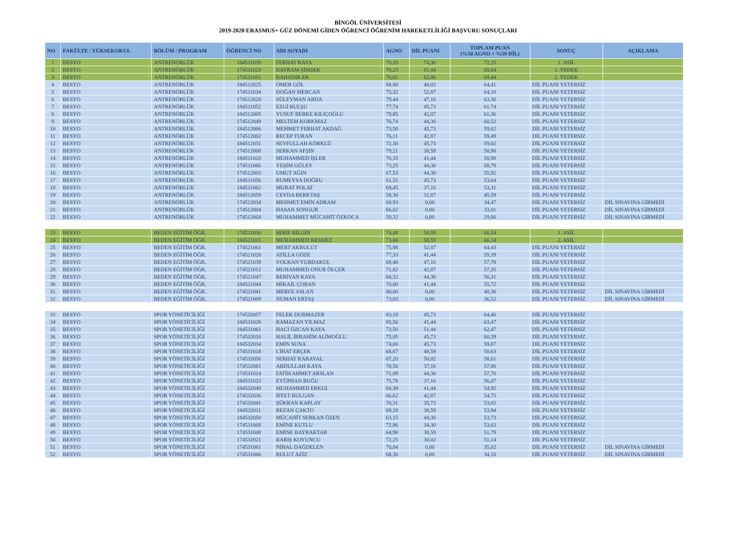BİNGÖL ÜNİVERSİTESİ
2019-2020 ERASMUS+ GÜZ DÖNEMİ GİDEN ÖĞRENCİ ÖĞRENİM HAREKETLİLİĞİ BAŞVURU SONUÇLARI
| NO | FAKÜLTE / YÜKSEKOKUL | BÖLÜM / PROGRAM | ÖĞRENCİ NO | ADI SOYADI | AGNO | DİL PUANI | TOPLAM PUAN (%50 AGNO + %50 DİL) | SONUÇ | AÇIKLAMA |
| --- | --- | --- | --- | --- | --- | --- | --- | --- | --- |
| 1 | BESYO | ANTRENÖRLÜK | 184511039 | FERHAT KAYA | 70,20 | 74,30 | 72,25 | 1. ASİL | |
| 2 | BESYO | ANTRENÖRLÜK | 174511023 | BAYRAM ŞİMŞEK | 78,23 | 61,44 | 69,84 | 1. YEDEK | |
| 3 | BESYO | ANTRENÖRLÜK | 174511051 | BAHADIR ER | 76,02 | 62,86 | 69,44 | 2. YEDEK | |
| 4 | BESYO | ANTRENÖRLÜK | 184512025 | ÖMER GÖL | 88,80 | 40,02 | 64,41 | DİL PUANI YETERSİZ | |
| 5 | BESYO | ANTRENÖRLÜK | 174511034 | DOĞAN MERCAN | 75,32 | 52,87 | 64,10 | DİL PUANI YETERSİZ | |
| 6 | BESYO | ANTRENÖRLÜK | 174512028 | SÜLEYMAN ARDA | 79,44 | 47,16 | 63,30 | DİL PUANI YETERSİZ | |
| 7 | BESYO | ANTRENÖRLÜK | 184511052 | EZGİ BULŞU | 77,74 | 45,73 | 61,74 | DİL PUANI YETERSİZ | |
| 8 | BESYO | ANTRENÖRLÜK | 184512005 | YUSUF BERKE KILIÇOĞLU | 79,85 | 42,87 | 61,36 | DİL PUANI YETERSİZ | |
| 9 | BESYO | ANTRENÖRLÜK | 174512049 | MELTEM KORKMAZ | 76,74 | 44,30 | 60,52 | DİL PUANI YETERSİZ | |
| 10 | BESYO | ANTRENÖRLÜK | 184512006 | MEHMET FERHAT AKDAĞ | 73,50 | 45,73 | 59,62 | DİL PUANI YETERSİZ | |
| 11 | BESYO | ANTRENÖRLÜK | 174512002 | RECEP TURAN | 76,11 | 42,87 | 59,49 | DİL PUANI YETERSİZ | |
| 12 | BESYO | ANTRENÖRLÜK | 184512031 | SEYFULLAH KÖRKLÜ | 72,30 | 45,73 | 59,02 | DİL PUANI YETERSİZ | |
| 13 | BESYO | ANTRENÖRLÜK | 174512008 | SERKAN AFŞİN | 79,21 | 38,59 | 58,90 | DİL PUANI YETERSİZ | |
| 14 | BESYO | ANTRENÖRLÜK | 184511020 | MUHAMMED İŞLER | 76,35 | 41,44 | 58,90 | DİL PUANI YETERSİZ | |
| 15 | BESYO | ANTRENÖRLÜK | 174511066 | YEŞİM GÜLEY | 73,25 | 44,30 | 58,78 | DİL PUANI YETERSİZ | |
| 16 | BESYO | ANTRENÖRLÜK | 174512003 | UMUT AĞIN | 67,53 | 44,30 | 55,92 | DİL PUANI YETERSİZ | |
| 17 | BESYO | ANTRENÖRLÜK | 184511056 | RUMEYSA DOĞRU | 61,55 | 45,73 | 53,64 | DİL PUANI YETERSİZ | |
| 18 | BESYO | ANTRENÖRLÜK | 184511062 | MURAT POLAT | 69,45 | 37,16 | 53,31 | DİL PUANI YETERSİZ | |
| 19 | BESYO | ANTRENÖRLÜK | 184512059 | CEYDA BERKTAŞ | 58,30 | 32,87 | 45,59 | DİL PUANI YETERSİZ | |
| 20 | BESYO | ANTRENÖRLÜK | 174512034 | MEHMET EMİN ADRAM | 68,93 | 0,00 | 34,47 | DİL PUANI YETERSİZ | DİL SINAVINA GİRMEDİ |
| 21 | BESYO | ANTRENÖRLÜK | 174512004 | HASAN SONGUR | 66,02 | 0,00 | 33,01 | DİL PUANI YETERSİZ | DİL SINAVINA GİRMEDİ |
| 22 | BESYO | ANTRENÖRLÜK | 174512064 | MUHAMMET MÜCAHİT ÖZKOCA | 59,32 | 0,00 | 29,66 | DİL PUANI YETERSİZ | DİL SINAVINA GİRMEDİ |
| 23 | BESYO | BEDEN EĞİTİM ÖĞR. | 174521030 | ŞERİF BİLGİN | 74,48 | 58,59 | 66,54 | 1. ASİL | |
| 24 | BESYO | BEDEN EĞİTİM ÖĞR. | 184521015 | MUHAMMED KESMEZ | 73,68 | 58,59 | 66,14 | 2. ASİL | |
| 25 | BESYO | BEDEN EĞİTİM ÖĞR. | 174521061 | MERT AKBULUT | 75,98 | 52,87 | 64,43 | DİL PUANI YETERSİZ | |
| 26 | BESYO | BEDEN EĞİTİM ÖĞR. | 174521028 | ATİLLA GÖZE | 77,33 | 41,44 | 59,39 | DİL PUANI YETERSİZ | |
| 27 | BESYO | BEDEN EĞİTİM ÖĞR. | 174521039 | VOLKAN YURDAKUL | 68,40 | 47,16 | 57,78 | DİL PUANI YETERSİZ | |
| 28 | BESYO | BEDEN EĞİTİM ÖĞR. | 174521012 | MUHAMMED ONUR ÖLÇER | 71,82 | 42,87 | 57,35 | DİL PUANI YETERSİZ | |
| 29 | BESYO | BEDEN EĞİTİM ÖĞR. | 174521047 | BERİVAN KAYA | 68,32 | 44,30 | 56,31 | DİL PUANI YETERSİZ | |
| 30 | BESYO | BEDEN EĞİTİM ÖĞR. | 184521044 | MİKAİL ÇOBAN | 70,00 | 41,44 | 55,72 | DİL PUANI YETERSİZ | |
| 31 | BESYO | BEDEN EĞİTİM ÖĞR. | 174521041 | MERVE ASLAN | 80,60 | 0,00 | 40,30 | DİL PUANI YETERSİZ | DİL SINAVINA GİRMEDİ |
| 32 | BESYO | BEDEN EĞİTİM ÖĞR. | 174521009 | NUMAN ERTAŞ | 73,03 | 0,00 | 36,52 | DİL PUANI YETERSİZ | DİL SINAVINA GİRMEDİ |
| 33 | BESYO | SPOR YÖNETİCİLİĞİ | 174532057 | FELEK DURMAZER | 83,18 | 45,73 | 64,46 | DİL PUANI YETERSİZ | |
| 34 | BESYO | SPOR YÖNETİCİLİĞİ | 184531028 | RAMAZAN YILMAZ | 85,50 | 41,44 | 63,47 | DİL PUANI YETERSİZ | |
| 35 | BESYO | SPOR YÖNETİCİLİĞİ | 184531061 | HACI ÖZCAN KAYA | 73,50 | 51,44 | 62,47 | DİL PUANI YETERSİZ | |
| 36 | BESYO | SPOR YÖNETİCİLİĞİ | 174532016 | HALİL İBRAHİM ALİMOĞLU | 75,05 | 45,73 | 60,39 | DİL PUANI YETERSİZ | |
| 37 | BESYO | SPOR YÖNETİCİLİĞİ | 184532034 | EMİN SUNA | 74,00 | 45,73 | 59,87 | DİL PUANI YETERSİZ | |
| 38 | BESYO | SPOR YÖNETİCİLİĞİ | 174531018 | CİHAT ERÇEK | 68,67 | 48,59 | 58,63 | DİL PUANI YETERSİZ | |
| 39 | BESYO | SPOR YÖNETİCİLİĞİ | 174532056 | SERHAT KARAYAL | 67,20 | 50,02 | 58,61 | DİL PUANI YETERSİZ | |
| 40 | BESYO | SPOR YÖNETİCİLİĞİ | 174532061 | ABDULLAH KAYA | 78,56 | 37,16 | 57,86 | DİL PUANI YETERSİZ | |
| 41 | BESYO | SPOR YÖNETİCİLİĞİ | 174531014 | FATİH AHMET ARSLAN | 71,09 | 44,30 | 57,70 | DİL PUANI YETERSİZ | |
| 42 | BESYO | SPOR YÖNETİCİLİĞİ | 184531023 | EYÜPHAN BUĞU | 75,78 | 37,16 | 56,47 | DİL PUANI YETERSİZ | |
| 43 | BESYO | SPOR YÖNETİCİLİĞİ | 184532049 | MUHAMMED ERKUL | 68,39 | 41,44 | 54,92 | DİL PUANI YETERSİZ | |
| 44 | BESYO | SPOR YÖNETİCİLİĞİ | 174532036 | İFFET BULGAN | 66,62 | 42,87 | 54,75 | DİL PUANI YETERSİZ | |
| 45 | BESYO | SPOR YÖNETİCİLİĞİ | 174532041 | ŞÜKRAN KAPLAY | 70,31 | 35,73 | 53,02 | DİL PUANI YETERSİZ | |
| 46 | BESYO | SPOR YÖNETİCİLİĞİ | 184532011 | REZAN ÇAKTO | 69,28 | 38,59 | 53,94 | DİL PUANI YETERSİZ | |
| 47 | BESYO | SPOR YÖNETİCİLİĞİ | 184532050 | MÜCAHİT SERKAN ÖZEN | 63,15 | 44,30 | 53,73 | DİL PUANI YETERSİZ | |
| 48 | BESYO | SPOR YÖNETİCİLİĞİ | 174531068 | EMİNE KUTLU | 72,96 | 34,30 | 53,63 | DİL PUANI YETERSİZ | |
| 49 | BESYO | SPOR YÖNETİCİLİĞİ | 174531048 | EMİNE BAYRAKTAR | 64,98 | 38,59 | 51,79 | DİL PUANI YETERSİZ | |
| 50 | BESYO | SPOR YÖNETİCİLİĞİ | 174532021 | BARIŞ KOYUNCU | 72,25 | 30,02 | 51,14 | DİL PUANI YETERSİZ | |
| 51 | BESYO | SPOR YÖNETİCİLİĞİ | 174531061 | NİHAL DAĞDELEN | 70,04 | 0,00 | 35,02 | DİL PUANI YETERSİZ | DİL SINAVINA GİRMEDİ |
| 52 | BESYO | SPOR YÖNETİCİLİĞİ | 174531066 | BULUT AZİZ | 68,36 | 0,00 | 34,18 | DİL PUANI YETERSİZ | DİL SINAVINA GİRMEDİ |